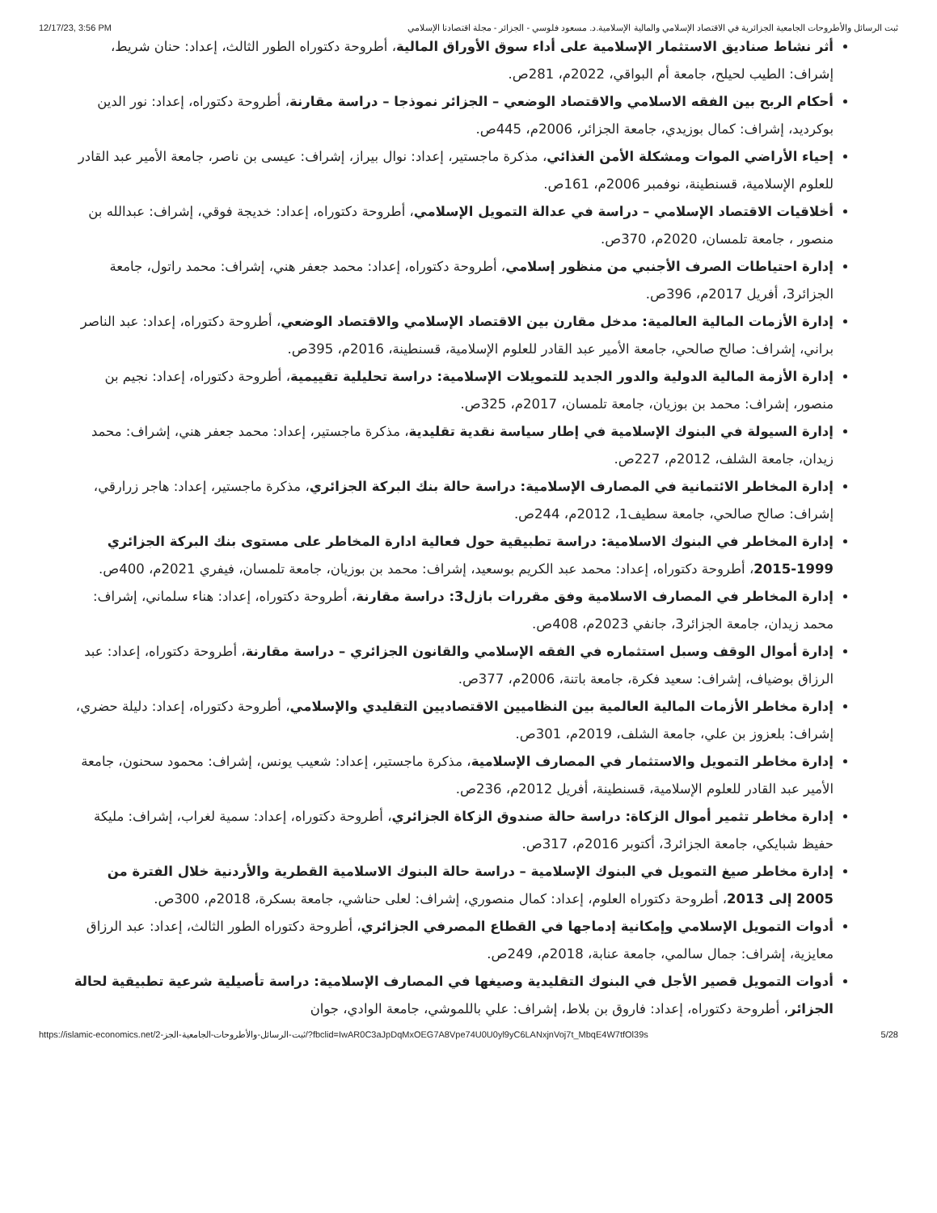12/17/23, 3:56 PM ثبت الرسائل والأطروحات الجامعية الجزائرية في الاقتصاد الإسلامي والمالية الإسلامية.د. مسعود فلوسي - الجزائر - مجلة اقتصادنا الإسلامي
أثر نشاط صناديق الاستثمار الإسلامية على أداء سوق الأوراق المالية، أطروحة دكتوراه الطور الثالث، إعداد: حنان شريط، إشراف: الطيب لحيلح، جامعة أم البواقي، 2022م، 281ص.
أحكام الربح بين الفقه الاسلامي والاقتصاد الوضعي – الجزائر نموذجا – دراسة مقارنة، أطروحة دكتوراه، إعداد: نور الدين بوكرديد، إشراف: كمال بوزيدي، جامعة الجزائر، 2006م، 445ص.
إحياء الأراضي الموات ومشكلة الأمن الغذائي، مذكرة ماجستير، إعداد: نوال بيراز، إشراف: عيسى بن ناصر، جامعة الأمير عبد القادر للعلوم الإسلامية، قسنطينة، نوفمبر 2006م، 161ص.
أخلاقيات الاقتصاد الإسلامي – دراسة في عدالة التمويل الإسلامي، أطروحة دكتوراه، إعداد: خديجة فوقي، إشراف: عبدالله بن منصور ، جامعة تلمسان، 2020م، 370ص.
إدارة احتياطات الصرف الأجنبي من منظور إسلامي، أطروحة دكتوراه، إعداد: محمد جعفر هني، إشراف: محمد راتول، جامعة الجزائر3، أفريل 2017م، 396ص.
إدارة الأزمات المالية العالمية: مدخل مقارن بين الاقتصاد الإسلامي والاقتصاد الوضعي، أطروحة دكتوراه، إعداد: عبد الناصر براني، إشراف: صالح صالحي، جامعة الأمير عبد القادر للعلوم الإسلامية، قسنطينة، 2016م، 395ص.
إدارة الأزمة المالية الدولية والدور الجديد للتمويلات الإسلامية: دراسة تحليلية تقييمية، أطروحة دكتوراه، إعداد: نجيم بن منصور، إشراف: محمد بن بوزيان، جامعة تلمسان، 2017م، 325ص.
إدارة السيولة في البنوك الإسلامية في إطار سياسة نقدية تقليدية، مذكرة ماجستير، إعداد: محمد جعفر هني، إشراف: محمد زيدان، جامعة الشلف، 2012م، 227ص.
إدارة المخاطر الائتمانية في المصارف الإسلامية: دراسة حالة بنك البركة الجزائري، مذكرة ماجستير، إعداد: هاجر زرارقي، إشراف: صالح صالحي، جامعة سطيف1، 2012م، 244ص.
إدارة المخاطر في البنوك الاسلامية: دراسة تطبيقية حول فعالية ادارة المخاطر على مستوى بنك البركة الجزائري 1999-2015، أطروحة دكتوراه، إعداد: محمد عبد الكريم بوسعيد، إشراف: محمد بن بوزيان، جامعة تلمسان، فيفري 2021م، 400ص.
إدارة المخاطر في المصارف الاسلامية وفق مقررات بازل3: دراسة مقارنة، أطروحة دكتوراه، إعداد: هناء سلماني، إشراف: محمد زيدان، جامعة الجزائر3، جانفي 2023م، 408ص.
إدارة أموال الوقف وسبل استثماره في الفقه الإسلامي والقانون الجزائري – دراسة مقارنة، أطروحة دكتوراه، إعداد: عبد الرزاق بوضياف، إشراف: سعيد فكرة، جامعة باتنة، 2006م، 377ص.
إدارة مخاطر الأزمات المالية العالمية بين النظاميين الاقتصاديين التقليدي والإسلامي، أطروحة دكتوراه، إعداد: دليلة حضري، إشراف: بلعزوز بن علي، جامعة الشلف، 2019م، 301ص.
إدارة مخاطر التمويل والاستثمار في المصارف الإسلامية، مذكرة ماجستير، إعداد: شعيب يونس، إشراف: محمود سحنون، جامعة الأمير عبد القادر للعلوم الإسلامية، قسنطينة، أفريل 2012م، 236ص.
إدارة مخاطر تثمير أموال الزكاة: دراسة حالة صندوق الزكاة الجزائري، أطروحة دكتوراه، إعداد: سمية لغراب، إشراف: مليكة حفيظ شبايكي، جامعة الجزائر3، أكتوبر 2016م، 317ص.
إدارة مخاطر صيغ التمويل في البنوك الإسلامية – دراسة حالة البنوك الاسلامية القطرية والأردنية خلال الفترة من 2005 إلى 2013، أطروحة دكتوراه العلوم، إعداد: كمال منصوري، إشراف: لعلى حناشي، جامعة بسكرة، 2018م، 300ص.
أدوات التمويل الإسلامي وإمكانية إدماجها في القطاع المصرفي الجزائري، أطروحة دكتوراه الطور الثالث، إعداد: عبد الرزاق معايزية، إشراف: جمال سالمي، جامعة عنابة، 2018م، 249ص.
أدوات التمويل قصير الأجل في البنوك التقليدية وصيغها في المصارف الإسلامية: دراسة تأصيلية شرعية تطبيقية لحالة الجزائر، أطروحة دكتوراه، إعداد: فاروق بن بلاط، إشراف: علي باللموشي، جامعة الوادي، جوان
https://islamic-economics.net/ثبت-الرسائل-والأطروحات-الجامعية-الجز-2/?fbclid=IwAR0C3aJpDqMxOEG7A8Vpe74U0U0yl9yC6LANxjnVoj7t_MbqE4W7tfOl39s 5/28